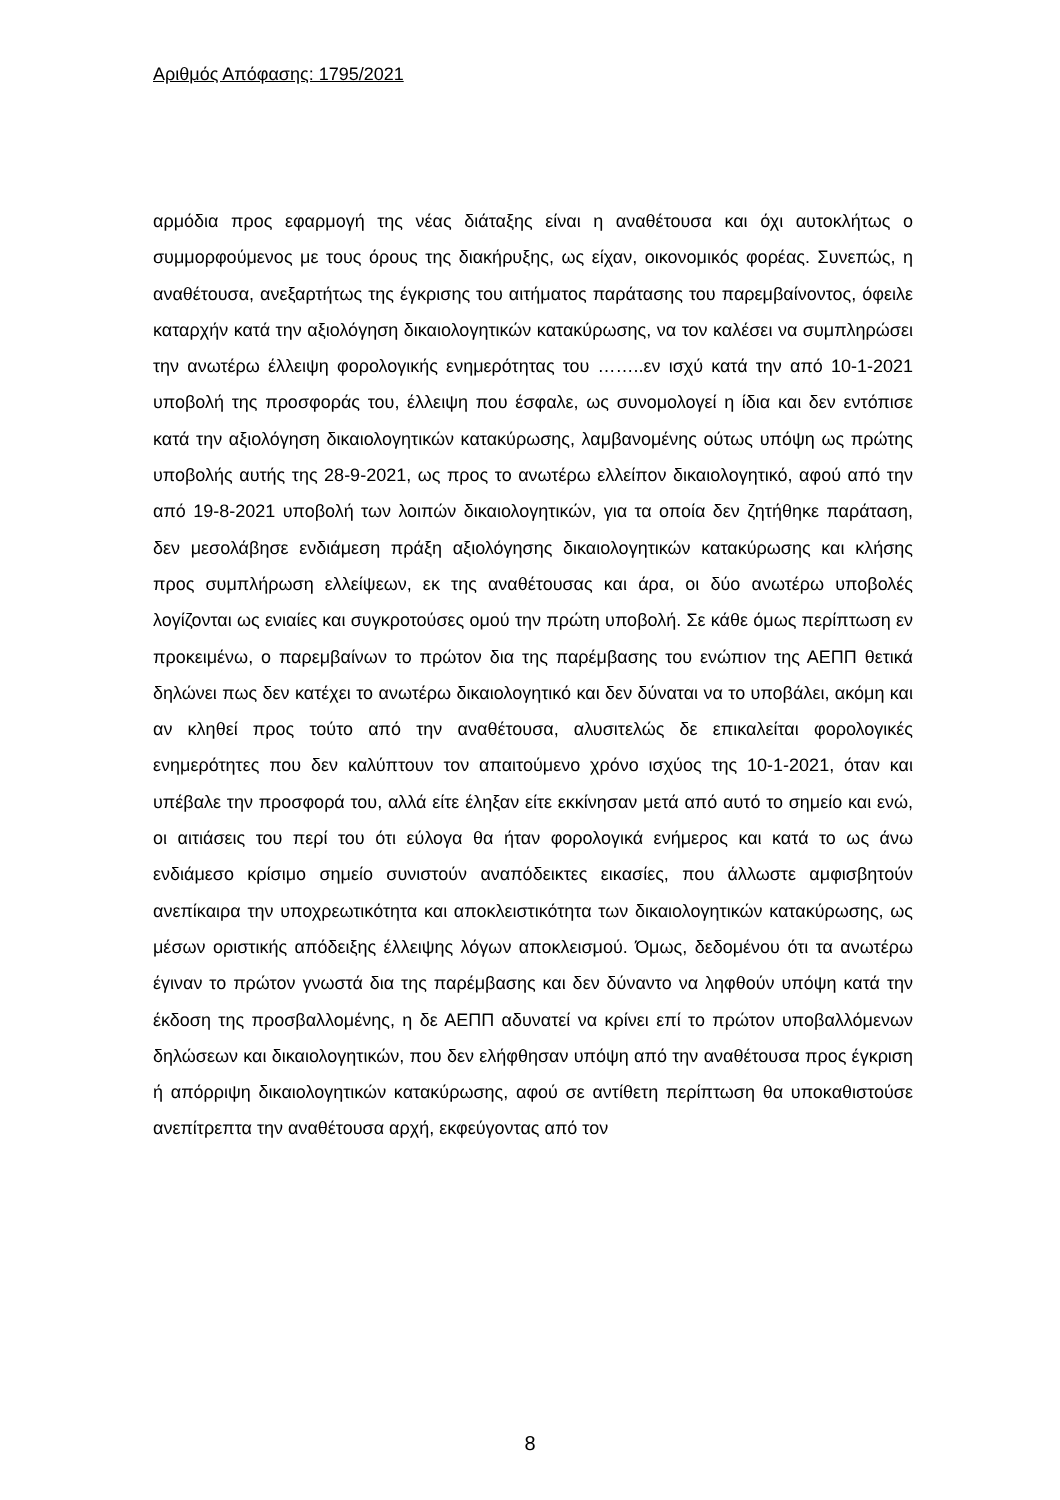Αριθμός Απόφασης: 1795/2021
αρμόδια προς εφαρμογή της νέας διάταξης είναι η αναθέτουσα και όχι αυτοκλήτως ο συμμορφούμενος με τους όρους της διακήρυξης, ως είχαν, οικονομικός φορέας. Συνεπώς, η αναθέτουσα, ανεξαρτήτως της έγκρισης του αιτήματος παράτασης του παρεμβαίνοντος, όφειλε καταρχήν κατά την αξιολόγηση δικαιολογητικών κατακύρωσης, να τον καλέσει να συμπληρώσει την ανωτέρω έλλειψη φορολογικής ενημερότητας του ……..εν ισχύ κατά την από 10-1-2021 υποβολή της προσφοράς του, έλλειψη που έσφαλε, ως συνομολογεί η ίδια και δεν εντόπισε κατά την αξιολόγηση δικαιολογητικών κατακύρωσης, λαμβανομένης ούτως υπόψη ως πρώτης υποβολής αυτής της 28-9-2021, ως προς το ανωτέρω ελλείπον δικαιολογητικό, αφού από την από 19-8-2021 υποβολή των λοιπών δικαιολογητικών, για τα οποία δεν ζητήθηκε παράταση, δεν μεσολάβησε ενδιάμεση πράξη αξιολόγησης δικαιολογητικών κατακύρωσης και κλήσης προς συμπλήρωση ελλείψεων, εκ της αναθέτουσας και άρα, οι δύο ανωτέρω υποβολές λογίζονται ως ενιαίες και συγκροτούσες ομού την πρώτη υποβολή. Σε κάθε όμως περίπτωση εν προκειμένω, ο παρεμβαίνων το πρώτον δια της παρέμβασης του ενώπιον της ΑΕΠΠ θετικά δηλώνει πως δεν κατέχει το ανωτέρω δικαιολογητικό και δεν δύναται να το υποβάλει, ακόμη και αν κληθεί προς τούτο από την αναθέτουσα, αλυσιτελώς δε επικαλείται φορολογικές ενημερότητες που δεν καλύπτουν τον απαιτούμενο χρόνο ισχύος της 10-1-2021, όταν και υπέβαλε την προσφορά του, αλλά είτε έληξαν είτε εκκίνησαν μετά από αυτό το σημείο και ενώ, οι αιτιάσεις του περί του ότι εύλογα θα ήταν φορολογικά ενήμερος και κατά το ως άνω ενδιάμεσο κρίσιμο σημείο συνιστούν αναπόδεικτες εικασίες, που άλλωστε αμφισβητούν ανεπίκαιρα την υποχρεωτικότητα και αποκλειστικότητα των δικαιολογητικών κατακύρωσης, ως μέσων οριστικής απόδειξης έλλειψης λόγων αποκλεισμού. Όμως, δεδομένου ότι τα ανωτέρω έγιναν το πρώτον γνωστά δια της παρέμβασης και δεν δύναντο να ληφθούν υπόψη κατά την έκδοση της προσβαλλομένης, η δε ΑΕΠΠ αδυνατεί να κρίνει επί το πρώτον υποβαλλόμενων δηλώσεων και δικαιολογητικών, που δεν ελήφθησαν υπόψη από την αναθέτουσα προς έγκριση ή απόρριψη δικαιολογητικών κατακύρωσης, αφού σε αντίθετη περίπτωση θα υποκαθιστούσε ανεπίτρεπτα την αναθέτουσα αρχή, εκφεύγοντας από τον
8